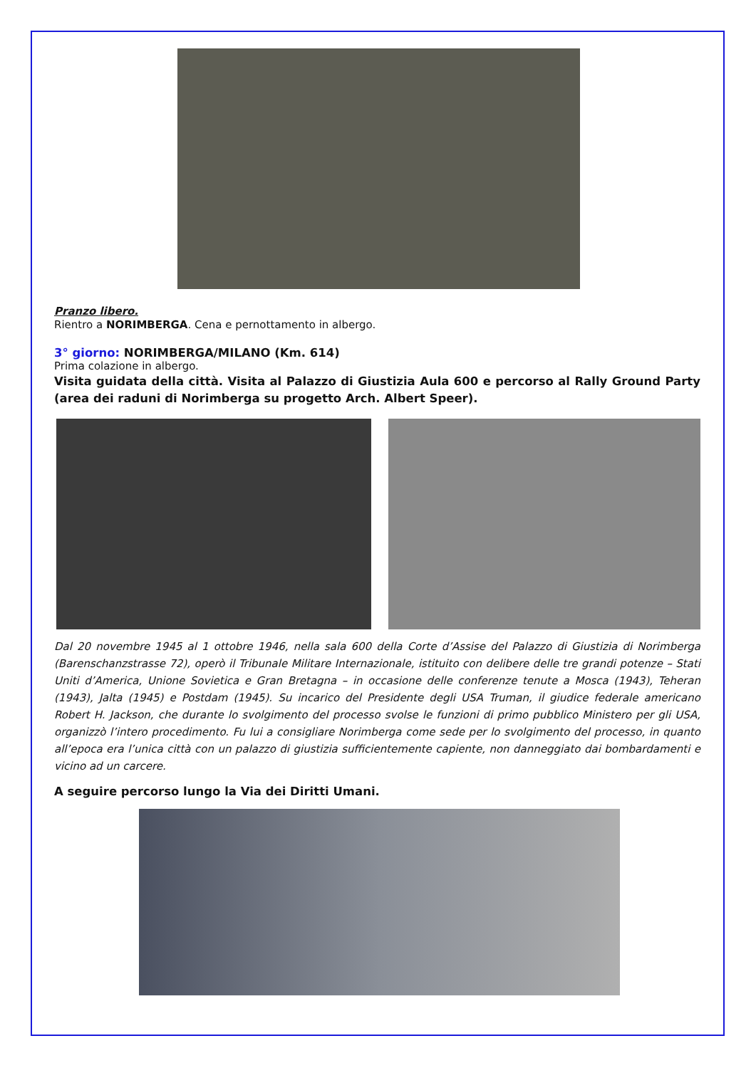Pranzo libero.
Rientro a NORIMBERGA. Cena e pernottamento in albergo.
3° giorno: NORIMBERGA/MILANO (Km. 614)
Prima colazione in albergo.
Visita guidata della città. Visita al Palazzo di Giustizia Aula 600 e percorso al Rally Ground Party (area dei raduni di Norimberga su progetto Arch. Albert Speer).
Dal 20 novembre 1945 al 1 ottobre 1946, nella sala 600 della Corte d’Assise del Palazzo di Giustizia di Norimberga (Barenschanzstrasse 72), operò il Tribunale Militare Internazionale, istituito con delibere delle tre grandi potenze – Stati Uniti d’America, Unione Sovietica e Gran Bretagna – in occasione delle conferenze tenute a Mosca (1943), Teheran (1943), Jalta (1945) e Postdam (1945). Su incarico del Presidente degli USA Truman, il giudice federale americano Robert H. Jackson, che durante lo svolgimento del processo svolse le funzioni di primo pubblico Ministero per gli USA, organizzò l’intero procedimento. Fu lui a consigliare Norimberga come sede per lo svolgimento del processo, in quanto all’epoca era l’unica città con un palazzo di giustizia sufficientemente capiente, non danneggiato dai bombardamenti e vicino ad un carcere.
A seguire percorso lungo la Via dei Diritti Umani.